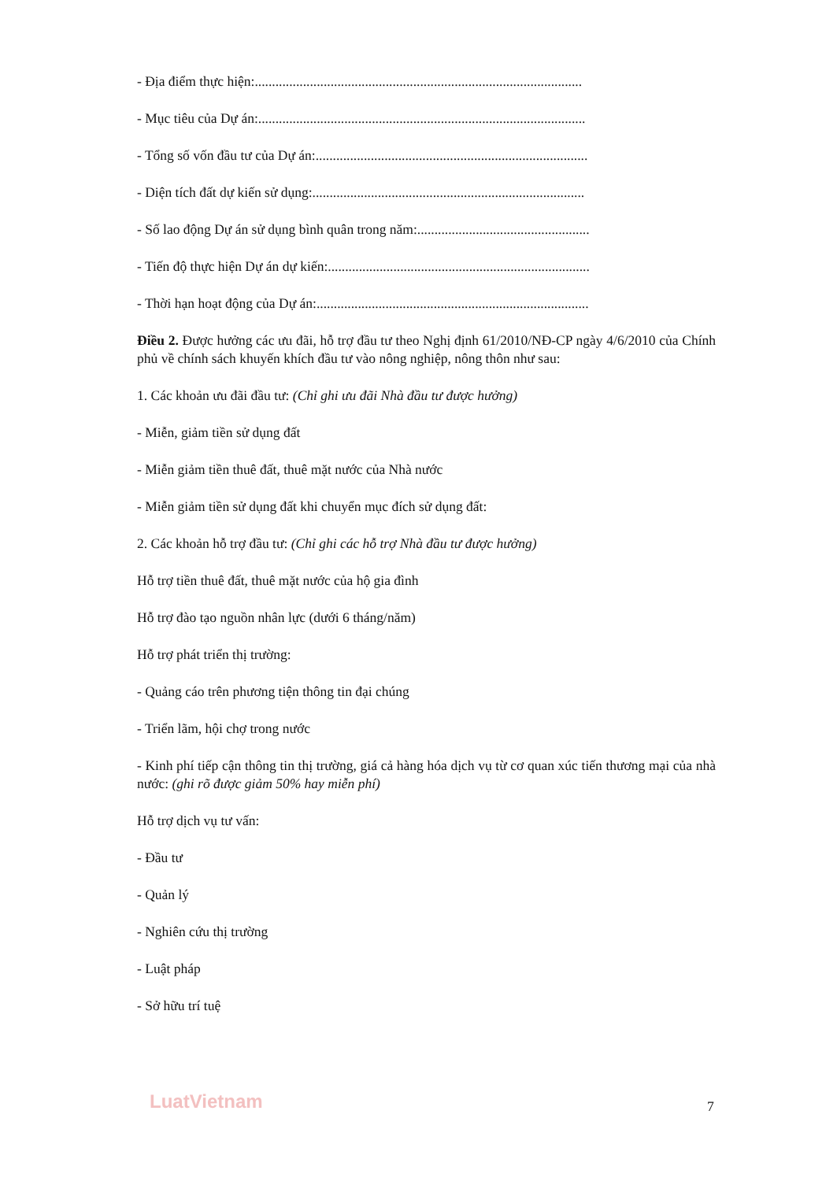- Địa điểm thực hiện:...............................................................................................
- Mục tiêu của Dự án:...............................................................................................
- Tổng số vốn đầu tư của Dự án:...............................................................................
- Diện tích đất dự kiến sử dụng:...............................................................................
- Số lao động Dự án sử dụng bình quân trong năm:..................................................
- Tiến độ thực hiện Dự án dự kiến:............................................................................
- Thời hạn hoạt động của Dự án:...............................................................................
Điều 2. Được hưởng các ưu đãi, hỗ trợ đầu tư theo Nghị định 61/2010/NĐ-CP ngày 4/6/2010 của Chính phủ về chính sách khuyến khích đầu tư vào nông nghiệp, nông thôn như sau:
1. Các khoản ưu đãi đầu tư: (Chỉ ghi ưu đãi Nhà đầu tư được hưởng)
- Miễn, giảm tiền sử dụng đất
- Miễn giảm tiền thuê đất, thuê mặt nước của Nhà nước
- Miễn giảm tiền sử dụng đất khi chuyển mục đích sử dụng đất:
2. Các khoản hỗ trợ đầu tư: (Chỉ ghi các hỗ trợ Nhà đầu tư được hưởng)
Hỗ trợ tiền thuê đất, thuê mặt nước của hộ gia đình
Hỗ trợ đào tạo nguồn nhân lực (dưới 6 tháng/năm)
Hỗ trợ phát triển thị trường:
- Quảng cáo trên phương tiện thông tin đại chúng
- Triển lãm, hội chợ trong nước
- Kinh phí tiếp cận thông tin thị trường, giá cả hàng hóa dịch vụ từ cơ quan xúc tiến thương mại của nhà nước: (ghi rõ được giảm 50% hay miễn phí)
Hỗ trợ dịch vụ tư vấn:
- Đầu tư
- Quản lý
- Nghiên cứu thị trường
- Luật pháp
- Sở hữu trí tuệ
LuatVietnam 7